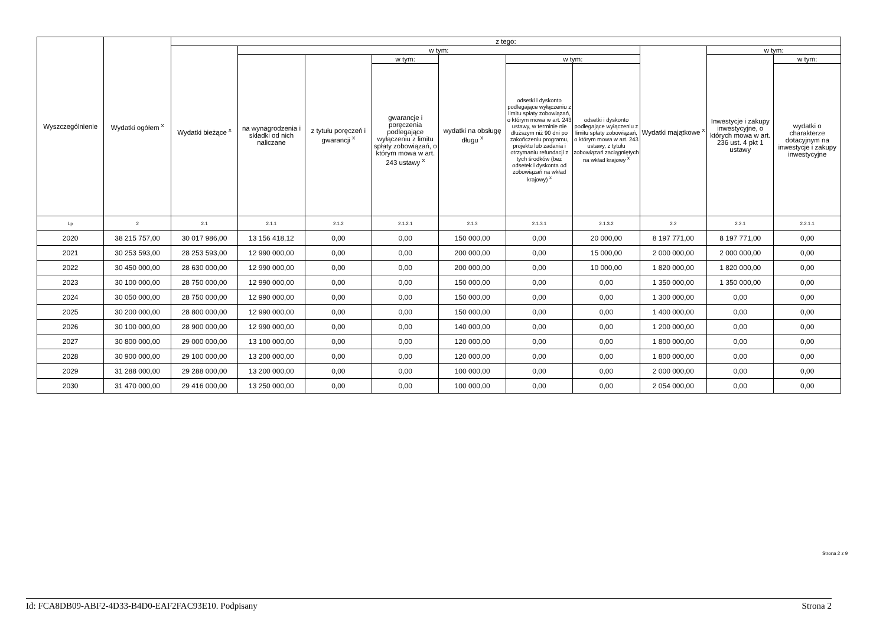| Wyszczególnienie | Wydatki ogółem <sup>x</sup> | z tego: | | | | | | | | | |
| --- | --- | --- | --- | --- | --- | --- | --- | --- | --- | --- | --- |
| | | Wydatki bieżące <sup>x</sup> | w tym: | | | | | | Wydatki majątkowe <sup>x</sup> | w tym: | |
| | | | na wynagrodzenia i składki od nich naliczane | z tytułu poręczeń i gwarancji <sup>x</sup> | w tym: | wydatki na obsługę długu <sup>x</sup> | w tym: | | | Inwestycje i zakupy inwestycyjne, o których mowa w art. 236 ust. 4 pkt 1 ustawy | w tym: |
| | | | | | gwarancje i poręczenia podlegające wyłączeniu z limitu spłaty zobowiązań, o którym mowa w art. 243 ustawy <sup>x</sup> | | odsetki i dyskonto podlegające wyłączeniu z limitu spłaty zobowiązań, o którym mowa w art. 243 ustawy, w terminie nie dłuższym niż 90 dni po zakończeniu programu, projektu lub zadania i otrzymaniu refundacji z tych środków (bez odsetek i dyskonta od zobowiązań na wkład krajowy) <sup>x</sup> | odsetki i dyskonto podlegające wyłączeniu z limitu spłaty zobowiązań, o którym mowa w art. 243 ustawy, z tytułu zobowiązań zaciągniętych na wkład krajowy <sup>x</sup> | | | wydatki o charakterze dotacyjnym na inwestycje i zakupy inwestycyjne |
| Lp | 2 | 2.1 | 2.1.1 | 2.1.2 | 2.1.2.1 | 2.1.3 | 2.1.3.1 | 2.1.3.2 | 2.2 | 2.2.1 | 2.2.1.1 |
| 2020 | 38 215 757,00 | 30 017 986,00 | 13 156 418,12 | 0,00 | 0,00 | 150 000,00 | 0,00 | 20 000,00 | 8 197 771,00 | 8 197 771,00 | 0,00 |
| 2021 | 30 253 593,00 | 28 253 593,00 | 12 990 000,00 | 0,00 | 0,00 | 200 000,00 | 0,00 | 15 000,00 | 2 000 000,00 | 2 000 000,00 | 0,00 |
| 2022 | 30 450 000,00 | 28 630 000,00 | 12 990 000,00 | 0,00 | 0,00 | 200 000,00 | 0,00 | 10 000,00 | 1 820 000,00 | 1 820 000,00 | 0,00 |
| 2023 | 30 100 000,00 | 28 750 000,00 | 12 990 000,00 | 0,00 | 0,00 | 150 000,00 | 0,00 | 0,00 | 1 350 000,00 | 1 350 000,00 | 0,00 |
| 2024 | 30 050 000,00 | 28 750 000,00 | 12 990 000,00 | 0,00 | 0,00 | 150 000,00 | 0,00 | 0,00 | 1 300 000,00 | 0,00 | 0,00 |
| 2025 | 30 200 000,00 | 28 800 000,00 | 12 990 000,00 | 0,00 | 0,00 | 150 000,00 | 0,00 | 0,00 | 1 400 000,00 | 0,00 | 0,00 |
| 2026 | 30 100 000,00 | 28 900 000,00 | 12 990 000,00 | 0,00 | 0,00 | 140 000,00 | 0,00 | 0,00 | 1 200 000,00 | 0,00 | 0,00 |
| 2027 | 30 800 000,00 | 29 000 000,00 | 13 100 000,00 | 0,00 | 0,00 | 120 000,00 | 0,00 | 0,00 | 1 800 000,00 | 0,00 | 0,00 |
| 2028 | 30 900 000,00 | 29 100 000,00 | 13 200 000,00 | 0,00 | 0,00 | 120 000,00 | 0,00 | 0,00 | 1 800 000,00 | 0,00 | 0,00 |
| 2029 | 31 288 000,00 | 29 288 000,00 | 13 200 000,00 | 0,00 | 0,00 | 100 000,00 | 0,00 | 0,00 | 2 000 000,00 | 0,00 | 0,00 |
| 2030 | 31 470 000,00 | 29 416 000,00 | 13 250 000,00 | 0,00 | 0,00 | 100 000,00 | 0,00 | 0,00 | 2 054 000,00 | 0,00 | 0,00 |
Strona 2 z 9
Id: FCA8DB09-ABF2-4D33-B4D0-EAF2FAC93E10. Podpisany Strona 2